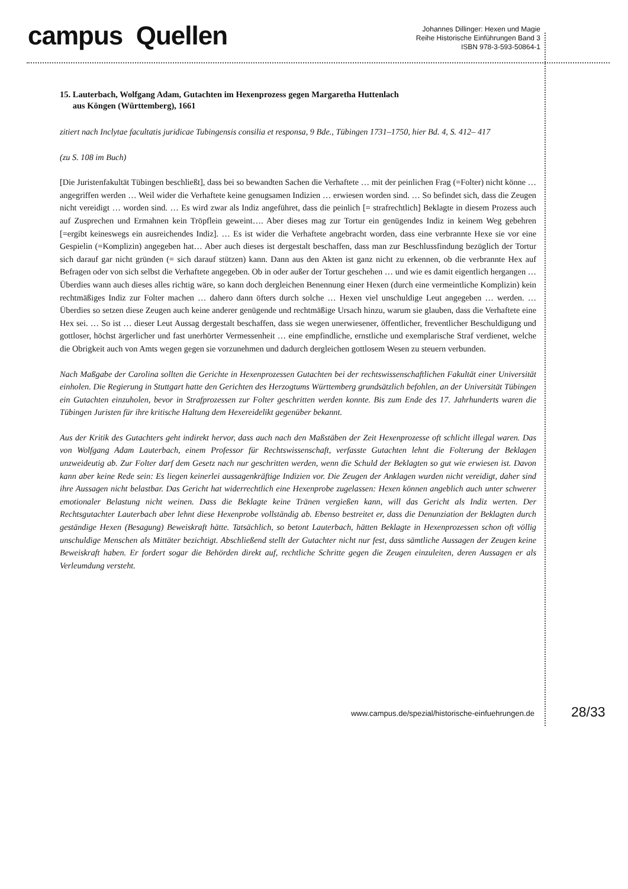campus Quellen
Johannes Dillinger: Hexen und Magie
Reihe Historische Einführungen Band 3
ISBN 978-3-593-50864-1
15. Lauterbach, Wolfgang Adam, Gutachten im Hexenprozess gegen Margaretha Huttenlach
aus Köngen (Württemberg), 1661
zitiert nach Inclytae facultatis juridicae Tubingensis consilia et responsa, 9 Bde., Tübingen 1731–1750, hier Bd. 4, S. 412– 417
(zu S. 108 im Buch)
[Die Juristenfakultät Tübingen beschließt], dass bei so bewandten Sachen die Verhaftete … mit der peinlichen Frag (=Folter) nicht könne … angegriffen werden … Weil wider die Verhaftete keine genugsamen Indizien … erwiesen worden sind. … So befindet sich, dass die Zeugen nicht vereidigt … worden sind. … Es wird zwar als Indiz angeführet, dass die peinlich [= strafrechtlich] Beklagte in diesem Prozess auch auf Zusprechen und Ermahnen kein Tröpflein geweint…. Aber dieses mag zur Tortur ein genügendes Indiz in keinem Weg gebehren [=ergibt keineswegs ein ausreichendes Indiz]. … Es ist wider die Verhaftete angebracht worden, dass eine verbrannte Hexe sie vor eine Gespielin (=Komplizin) angegeben hat… Aber auch dieses ist dergestalt beschaffen, dass man zur Beschlussfindung bezüglich der Tortur sich darauf gar nicht gründen (= sich darauf stützen) kann. Dann aus den Akten ist ganz nicht zu erkennen, ob die verbrannte Hex auf Befragen oder von sich selbst die Verhaftete angegeben. Ob in oder außer der Tortur geschehen … und wie es damit eigentlich hergangen … Überdies wann auch dieses alles richtig wäre, so kann doch dergleichen Benennung einer Hexen (durch eine vermeintliche Komplizin) kein rechtmäßiges Indiz zur Folter machen … dahero dann öfters durch solche … Hexen viel unschuldige Leut angegeben … werden. … Überdies so setzen diese Zeugen auch keine anderer genügende und rechtmäßige Ursach hinzu, warum sie glauben, dass die Verhaftete eine Hex sei. … So ist … dieser Leut Aussag dergestalt beschaffen, dass sie wegen unerwiesener, öffentlicher, freventlicher Beschuldigung und gottloser, höchst ärgerlicher und fast unerhörter Vermessenheit … eine empfindliche, ernstliche und exemplarische Straf verdienet, welche die Obrigkeit auch von Amts wegen gegen sie vorzunehmen und dadurch dergleichen gottlosem Wesen zu steuern verbunden.
Nach Maßgabe der Carolina sollten die Gerichte in Hexenprozessen Gutachten bei der rechtswissenschaftlichen Fakultät einer Universität einholen. Die Regierung in Stuttgart hatte den Gerichten des Herzogtums Württemberg grundsätzlich befohlen, an der Universität Tübingen ein Gutachten einzuholen, bevor in Strafprozessen zur Folter geschritten werden konnte. Bis zum Ende des 17. Jahrhunderts waren die Tübingen Juristen für ihre kritische Haltung dem Hexereidelikt gegenüber bekannt.
Aus der Kritik des Gutachters geht indirekt hervor, dass auch nach den Maßstäben der Zeit Hexenprozesse oft schlicht illegal waren. Das von Wolfgang Adam Lauterbach, einem Professor für Rechtswissenschaft, verfasste Gutachten lehnt die Folterung der Beklagen unzweideutig ab. Zur Folter darf dem Gesetz nach nur geschritten werden, wenn die Schuld der Beklagten so gut wie erwiesen ist. Davon kann aber keine Rede sein: Es liegen keinerlei aussagenkräftige Indizien vor. Die Zeugen der Anklagen wurden nicht vereidigt, daher sind ihre Aussagen nicht belastbar. Das Gericht hat widerrechtlich eine Hexenprobe zugelassen: Hexen können angeblich auch unter schwerer emotionaler Belastung nicht weinen. Dass die Beklagte keine Tränen vergießen kann, will das Gericht als Indiz werten. Der Rechtsgutachter Lauterbach aber lehnt diese Hexenprobe vollständig ab. Ebenso bestreitet er, dass die Denunziation der Beklagten durch geständige Hexen (Besagung) Beweiskraft hätte. Tatsächlich, so betont Lauterbach, hätten Beklagte in Hexenprozessen schon oft völlig unschuldige Menschen als Mittäter bezichtigt. Abschließend stellt der Gutachter nicht nur fest, dass sämtliche Aussagen der Zeugen keine Beweiskraft haben. Er fordert sogar die Behörden direkt auf, rechtliche Schritte gegen die Zeugen einzuleiten, deren Aussagen er als Verleumdung versteht.
www.campus.de/spezial/historische-einfuehrungen.de 28/33